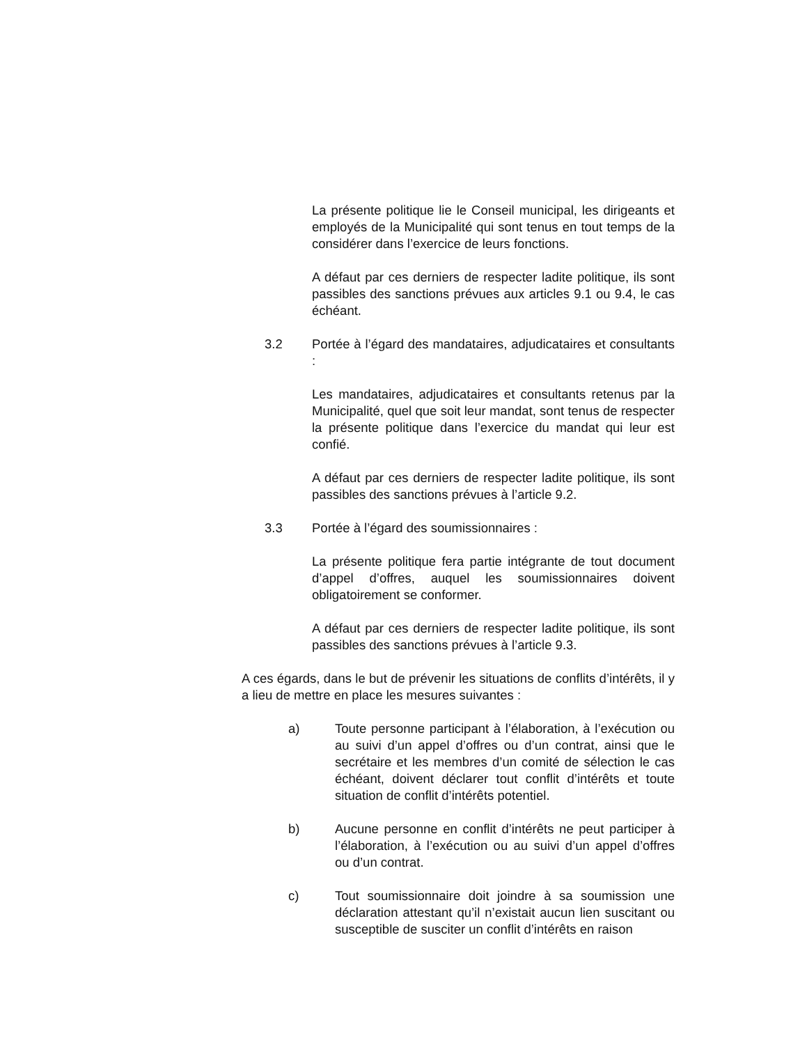La présente politique lie le Conseil municipal, les dirigeants et employés de la Municipalité qui sont tenus en tout temps de la considérer dans l’exercice de leurs fonctions.
A défaut par ces derniers de respecter ladite politique, ils sont passibles des sanctions prévues aux articles 9.1 ou 9.4, le cas échéant.
3.2 Portée à l’égard des mandataires, adjudicataires et consultants :
Les mandataires, adjudicataires et consultants retenus par la Municipalité, quel que soit leur mandat, sont tenus de respecter la présente politique dans l’exercice du mandat qui leur est confié.
A défaut par ces derniers de respecter ladite politique, ils sont passibles des sanctions prévues à l’article 9.2.
3.3 Portée à l’égard des soumissionnaires :
La présente politique fera partie intégrante de tout document d’appel d’offres, auquel les soumissionnaires doivent obligatoirement se conformer.
A défaut par ces derniers de respecter ladite politique, ils sont passibles des sanctions prévues à l’article 9.3.
A ces égards, dans le but de prévenir les situations de conflits d’intérêts, il y a lieu de mettre en place les mesures suivantes :
a) Toute personne participant à l’élaboration, à l’exécution ou au suivi d’un appel d’offres ou d’un contrat, ainsi que le secrétaire et les membres d’un comité de sélection le cas échéant, doivent déclarer tout conflit d’intérêts et toute situation de conflit d’intérêts potentiel.
b) Aucune personne en conflit d’intérêts ne peut participer à l’élaboration, à l’exécution ou au suivi d’un appel d’offres ou d’un contrat.
c) Tout soumissionnaire doit joindre à sa soumission une déclaration attestant qu’il n’existait aucun lien suscitant ou susceptible de susciter un conflit d’intérêts en raison